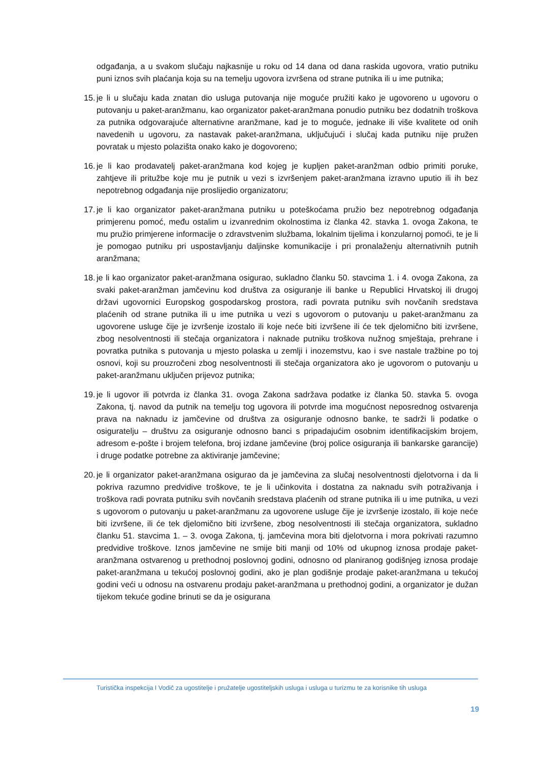odgađanja, a u svakom slučaju najkasnije u roku od 14 dana od dana raskida ugovora, vratio putniku puni iznos svih plaćanja koja su na temelju ugovora izvršena od strane putnika ili u ime putnika;
15. je li u slučaju kada znatan dio usluga putovanja nije moguće pružiti kako je ugovoreno u ugovoru o putovanju u paket-aranžmanu, kao organizator paket-aranžmana ponudio putniku bez dodatnih troškova za putnika odgovarajuće alternativne aranžmane, kad je to moguće, jednake ili više kvalitete od onih navedenih u ugovoru, za nastavak paket-aranžmana, uključujući i slučaj kada putniku nije pružen povratak u mjesto polazišta onako kako je dogovoreno;
16. je li kao prodavatelj paket-aranžmana kod kojeg je kupljen paket-aranžman odbio primiti poruke, zahtjeve ili pritužbe koje mu je putnik u vezi s izvršenjem paket-aranžmana izravno uputio ili ih bez nepotrebnog odgađanja nije proslijedio organizatoru;
17. je li kao organizator paket-aranžmana putniku u poteškoćama pružio bez nepotrebnog odgađanja primjerenu pomoć, među ostalim u izvanrednim okolnostima iz članka 42. stavka 1. ovoga Zakona, te mu pružio primjerene informacije o zdravstvenim službama, lokalnim tijelima i konzularnoj pomoći, te je li je pomogao putniku pri uspostavljanju daljinske komunikacije i pri pronalaženju alternativnih putnih aranžmana;
18. je li kao organizator paket-aranžmana osigurao, sukladno članku 50. stavcima 1. i 4. ovoga Zakona, za svaki paket-aranžman jamčevinu kod društva za osiguranje ili banke u Republici Hrvatskoj ili drugoj državi ugovornici Europskog gospodarskog prostora, radi povrata putniku svih novčanih sredstava plaćenih od strane putnika ili u ime putnika u vezi s ugovorom o putovanju u paket-aranžmanu za ugovorene usluge čije je izvršenje izostalo ili koje neće biti izvršene ili će tek djelomično biti izvršene, zbog nesolventnosti ili stečaja organizatora i naknade putniku troškova nužnog smještaja, prehrane i povratka putnika s putovanja u mjesto polaska u zemlji i inozemstvu, kao i sve nastale tražbine po toj osnovi, koji su prouzročeni zbog nesolventnosti ili stečaja organizatora ako je ugovorom o putovanju u paket-aranžmanu uključen prijevoz putnika;
19. je li ugovor ili potvrda iz članka 31. ovoga Zakona sadržava podatke iz članka 50. stavka 5. ovoga Zakona, tj. navod da putnik na temelju tog ugovora ili potvrde ima mogućnost neposrednog ostvarenja prava na naknadu iz jamčevine od društva za osiguranje odnosno banke, te sadrži li podatke o osiguratelju – društvu za osiguranje odnosno banci s pripadajućim osobnim identifikacijskim brojem, adresom e-pošte i brojem telefona, broj izdane jamčevine (broj police osiguranja ili bankarske garancije) i druge podatke potrebne za aktiviranje jamčevine;
20. je li organizator paket-aranžmana osigurao da je jamčevina za slučaj nesolventnosti djelotvorna i da li pokriva razumno predvidive troškove, te je li učinkovita i dostatna za naknadu svih potraživanja i troškova radi povrata putniku svih novčanih sredstava plaćenih od strane putnika ili u ime putnika, u vezi s ugovorom o putovanju u paket-aranžmanu za ugovorene usluge čije je izvršenje izostalo, ili koje neće biti izvršene, ili će tek djelomično biti izvršene, zbog nesolventnosti ili stečaja organizatora, sukladno članku 51. stavcima 1. – 3. ovoga Zakona, tj. jamčevina mora biti djelotvorna i mora pokrivati razumno predvidive troškove. Iznos jamčevine ne smije biti manji od 10% od ukupnog iznosa prodaje paket-aranžmana ostvarenog u prethodnoj poslovnoj godini, odnosno od planiranog godišnjeg iznosa prodaje paket-aranžmana u tekućoj poslovnoj godini, ako je plan godišnje prodaje paket-aranžmana u tekućoj godini veći u odnosu na ostvarenu prodaju paket-aranžmana u prethodnoj godini, a organizator je dužan tijekom tekuće godine brinuti se da je osigurana
Turistička inspekcija I Vodič za ugostitelje i pružatelje ugostiteljskih usluga i usluga u turizmu te za korisnike tih usluga
19